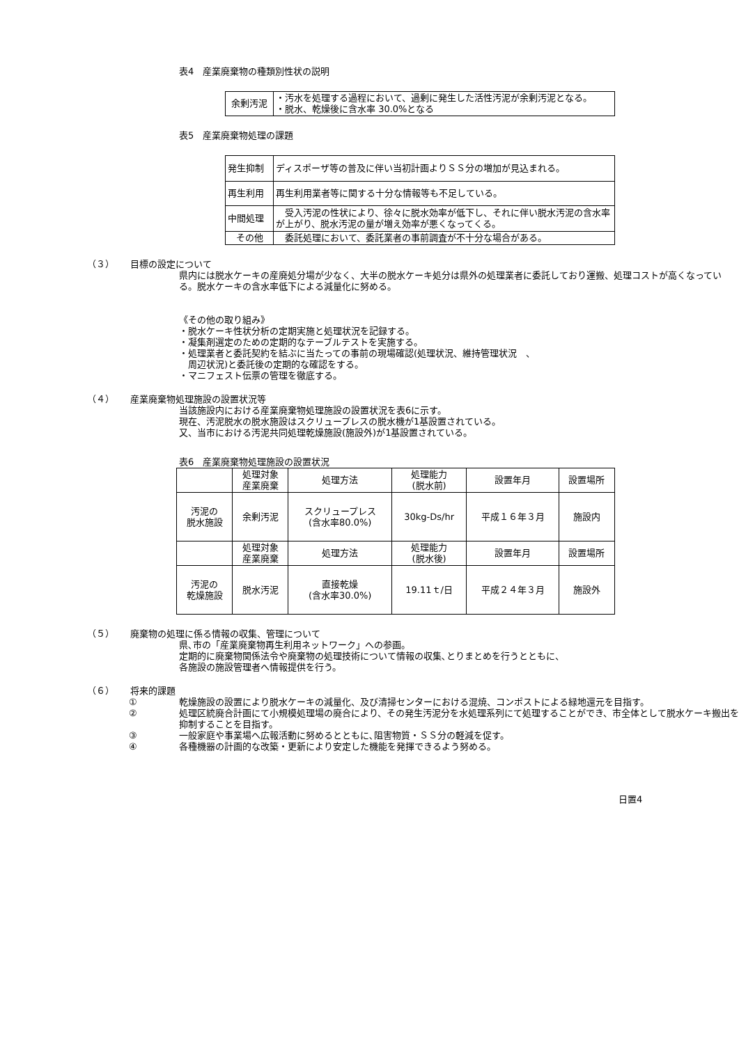表4　産業廃棄物の種類別性状の説明
| 余剰汚泥 | ・汚水を処理する過程において、過剰に発生した活性汚泥が余剰汚泥となる。 ・脱水、乾燥後に含水率 30.0%となる |
表5　産業廃棄物処理の課題
| 発生抑制 | ディスポーザ等の普及に伴い当初計画よりＳＳ分の増加が見込まれる。 |
| 再生利用 | 再生利用業者等に関する十分な情報等も不足している。 |
| 中間処理 | 受入汚泥の性状により、徐々に脱水効率が低下し、それに伴い脱水汚泥の含水率が上がり、脱水汚泥の量が増え効率が悪くなってくる。 |
| その他 | 委託処理において、委託業者の事前調査が不十分な場合がある。 |
（３） 目標の設定について
県内には脱水ケーキの産廃処分場が少なく、大半の脱水ケーキ処分は県外の処理業者に委託しており運搬、処理コストが高くなっている。脱水ケーキの含水率低下による減量化に努める。
《その他の取り組み》
・脱水ケーキ性状分析の定期実施と処理状況を記録する。
・凝集剤選定のための定期的なテーブルテストを実施する。
・処理業者と委託契約を結ぶに当たっての事前の現場確認(処理状況、維持管理状況　、
　周辺状況)と委託後の定期的な確認をする。
・マニフェスト伝票の管理を徹底する。
（４） 産業廃棄物処理施設の設置状況等
当該施設内における産業廃棄物処理施設の設置状況を表6に示す。
現在、汚泥脱水の脱水施設はスクリュープレスの脱水機が1基設置されている。
又、当市における汚泥共同処理乾燥施設(施設外)が1基設置されている。
表6　産業廃棄物処理施設の設置状況
| | 処理対象 産業廃棄 | 処理方法 | 処理能力 (脱水前) | 設置年月 | 設置場所 |
| --- | --- | --- | --- | --- | --- |
| 汚泥の 脱水施設 | 余剰汚泥 | スクリュープレス (含水率80.0%) | 30kg-Ds/hr | 平成１６年３月 | 施設内 |
| | 処理対象 産業廃棄 | 処理方法 | 処理能力 (脱水後) | 設置年月 | 設置場所 |
| 汚泥の 乾燥施設 | 脱水汚泥 | 直接乾燥 (含水率30.0%) | 19.11ｔ/日 | 平成２４年３月 | 施設外 |
（５） 廃棄物の処理に係る情報の収集、管理について
県､市の「産業廃棄物再生利用ネットワーク」への参画。
定期的に廃棄物関係法令や廃棄物の処理技術について情報の収集､とりまとめを行うとともに、
各施設の施設管理者へ情報提供を行う。
（６） 将来的課題
① 乾燥施設の設置により脱水ケーキの減量化、及び清掃センターにおける混焼、コンポストによる緑地還元を目指す。
② 処理区統廃合計画にて小規模処理場の廃合により、その発生汚泥分を水処理系列にて処理することができ、市全体として脱水ケーキ搬出を抑制することを目指す。
③ 一般家庭や事業場へ広報活動に努めるとともに､阻害物質・ＳＳ分の軽減を促す。
④ 各種機器の計画的な改築・更新により安定した機能を発揮できるよう努める。
日置4